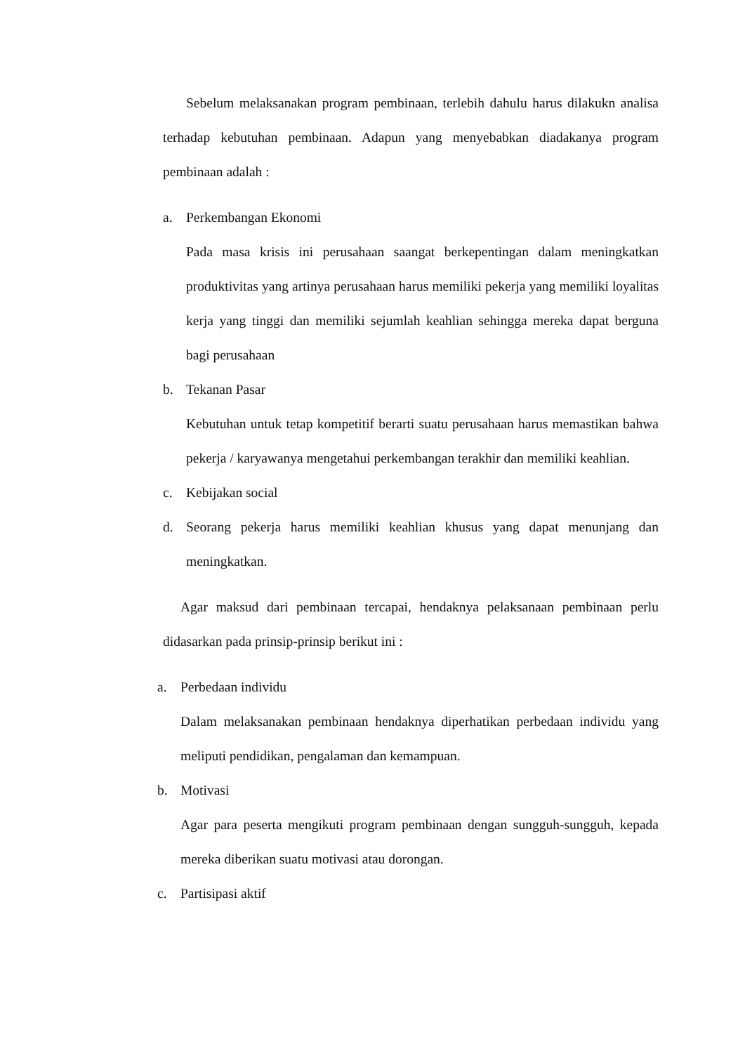Sebelum melaksanakan program pembinaan, terlebih dahulu harus dilakukn analisa terhadap kebutuhan pembinaan. Adapun yang menyebabkan diadakanya program pembinaan adalah :
a. Perkembangan Ekonomi
Pada masa krisis ini perusahaan saangat berkepentingan dalam meningkatkan produktivitas yang artinya perusahaan harus memiliki pekerja yang memiliki loyalitas kerja yang tinggi dan memiliki sejumlah keahlian sehingga mereka dapat berguna bagi perusahaan
b. Tekanan Pasar
Kebutuhan untuk tetap kompetitif berarti suatu perusahaan harus memastikan bahwa pekerja / karyawanya mengetahui perkembangan terakhir dan memiliki keahlian.
c. Kebijakan social
d. Seorang pekerja harus memiliki keahlian khusus yang dapat menunjang dan meningkatkan.
Agar maksud dari pembinaan tercapai, hendaknya pelaksanaan pembinaan perlu didasarkan pada prinsip-prinsip berikut ini :
a. Perbedaan individu
Dalam melaksanakan pembinaan hendaknya diperhatikan perbedaan individu yang meliputi pendidikan, pengalaman dan kemampuan.
b. Motivasi
Agar para peserta mengikuti program pembinaan dengan sungguh-sungguh, kepada mereka diberikan suatu motivasi atau dorongan.
c. Partisipasi aktif